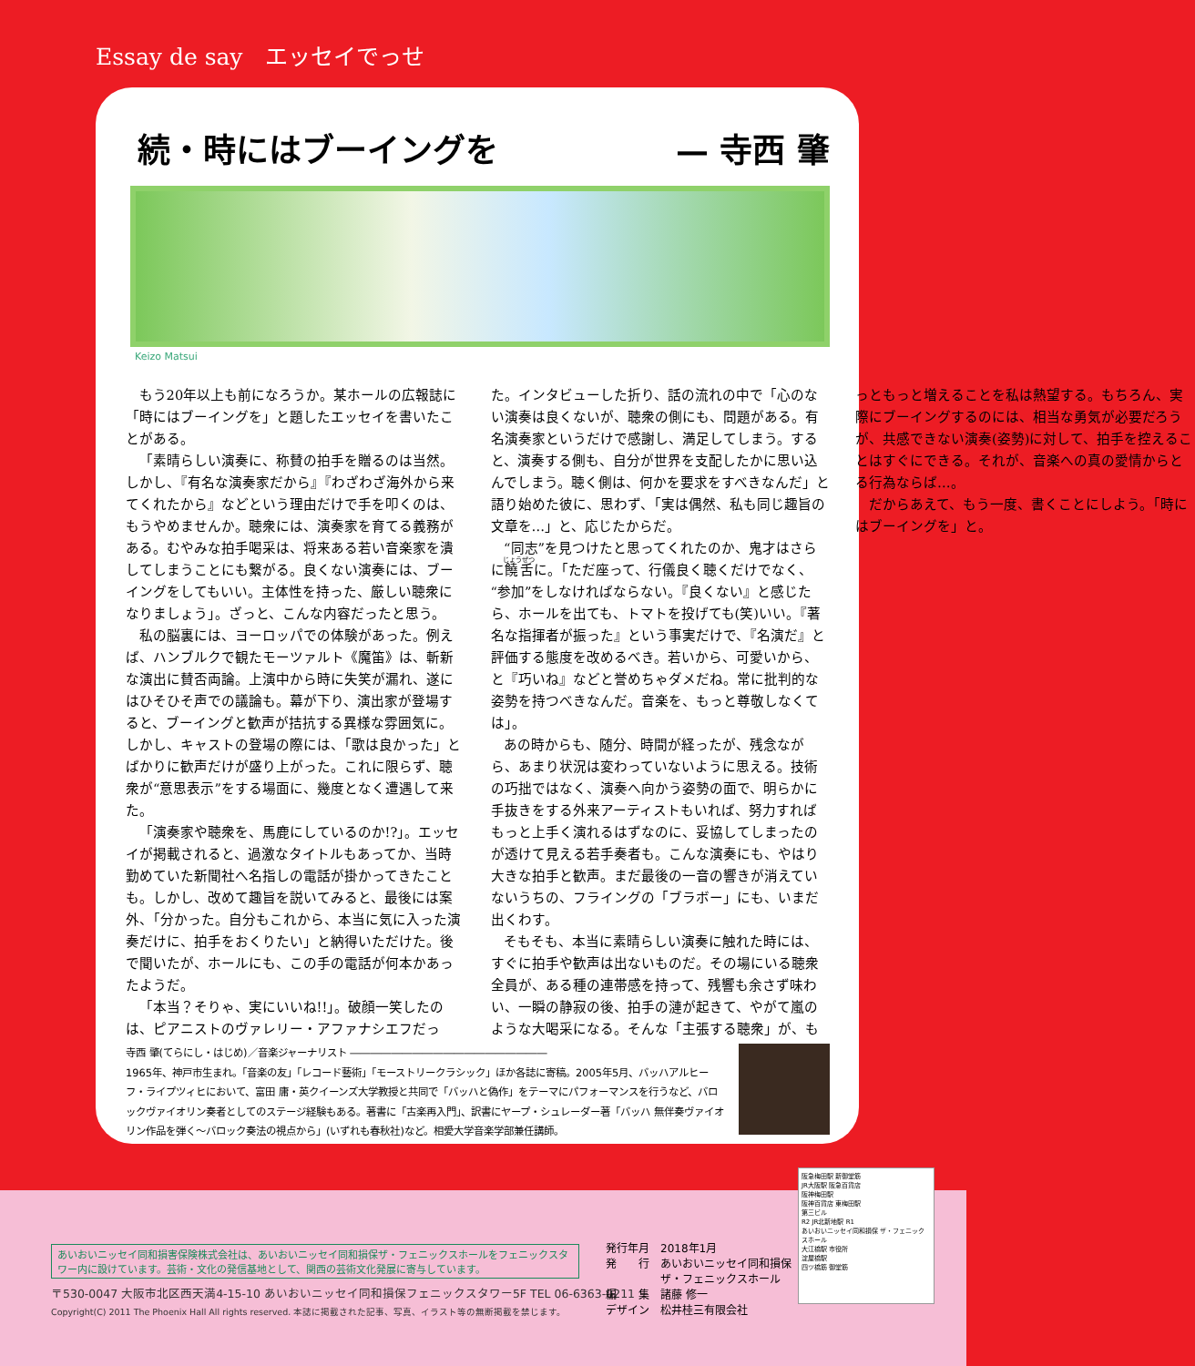Essay de say　エッセイでっせ
続・時にはブーイングを — 寺西 肇
Keizo Matsui
もう20年以上も前になろうか。某ホールの広報誌に「時にはブーイングを」と題したエッセイを書いたことがある。
「素晴らしい演奏に、称賛の拍手を贈るのは当然。しかし、『有名な演奏家だから』『わざわざ海外から来てくれたから』などという理由だけで手を叩くのは、もうやめませんか。聴衆には、演奏家を育てる義務がある。むやみな拍手喝采は、将来ある若い音楽家を潰してしまうことにも繋がる。良くない演奏には、ブーイングをしてもいい。主体性を持った、厳しい聴衆になりましょう」。ざっと、こんな内容だったと思う。
私の脳裏には、ヨーロッパでの体験があった。例えば、ハンブルクで観たモーツァルト《魔笛》は、斬新な演出に賛否両論。上演中から時に失笑が漏れ、遂にはひそひそ声での議論も。幕が下り、演出家が登場すると、ブーイングと歓声が拮抗する異様な雰囲気に。しかし、キャストの登場の際には、「歌は良かった」とばかりに歓声だけが盛り上がった。これに限らず、聴衆が“意思表示”をする場面に、幾度となく遭遇して来た。
「演奏家や聴衆を、馬鹿にしているのか!?」。エッセイが掲載されると、過激なタイトルもあってか、当時勤めていた新聞社へ名指しの電話が掛かってきたことも。しかし、改めて趣旨を説いてみると、最後には案外、「分かった。自分もこれから、本当に気に入った演奏だけに、拍手をおくりたい」と納得いただけた。後で聞いたが、ホールにも、この手の電話が何本かあったようだ。
「本当？そりゃ、実にいいね!!」。破顔一笑したのは、ピアニストのヴァレリー・アファナシエフだった。インタビューした折り、話の流れの中で「心のない演奏は良くないが、聴衆の側にも、問題がある。有名演奏家というだけで感謝し、満足してしまう。すると、演奏する側も、自分が世界を支配したかに思い込んでしまう。聴く側は、何かを要求をすべきなんだ」と語り始めた彼に、思わず、「実は偶然、私も同じ趣旨の文章を…」と、応じたからだ。
“同志”を見つけたと思ってくれたのか、鬼才はさらに饒舌に。「ただ座って、行儀良く聴くだけでなく、“参加”をしなければならない。『良くない』と感じたら、ホールを出ても、トマトを投げても(笑)いい。『著名な指揮者が振った』という事実だけで、『名演だ』と評価する態度を改めるべき。若いから、可愛いから、と『巧いね』などと誉めちゃダメだね。常に批判的な姿勢を持つべきなんだ。音楽を、もっと尊敬しなくては」。
あの時からも、随分、時間が経ったが、残念ながら、あまり状況は変わっていないように思える。技術の巧拙ではなく、演奏へ向かう姿勢の面で、明らかに手抜きをする外来アーティストもいれば、努力すればもっと上手く演れるはずなのに、妥協してしまったのが透けて見える若手奏者も。こんな演奏にも、やはり大きな拍手と歓声。まだ最後の一音の響きが消えていないうちの、フライングの「ブラボー」にも、いまだ出くわす。
そもそも、本当に素晴らしい演奏に触れた時には、すぐに拍手や歓声は出ないものだ。その場にいる聴衆全員が、ある種の連帯感を持って、残響も余さず味わい、一瞬の静寂の後、拍手の漣が起きて、やがて嵐のような大喝采になる。そんな「主張する聴衆」が、もっともっと増えることを私は熱望する。もちろん、実際にブーイングするのには、相当な勇気が必要だろうが、共感できない演奏(姿勢)に対して、拍手を控えることはすぐにできる。それが、音楽への真の愛情からとる行為ならば…。
だからあえて、もう一度、書くことにしよう。「時にはブーイングを」と。
寺西 肇(てらにし・はじめ)／音楽ジャーナリスト ―――――――――――――――――――
1965年、神戸市生まれ。「音楽の友」「レコード藝術」「モーストリークラシック」ほか各誌に寄稿。2005年5月、バッハアルヒーフ・ライプツィヒにおいて、富田 庸・英クイーンズ大学教授と共同で「バッハと偽作」をテーマにパフォーマンスを行うなど、バロックヴァイオリン奏者としてのステージ経験もある。著書に「古楽再入門」、訳書にヤープ・シュレーダー著「バッハ 無伴奏ヴァイオリン作品を弾く〜バロック奏法の視点から」(いずれも春秋社)など。相愛大学音楽学部兼任講師。
あいおいニッセイ同和損害保険株式会社は、あいおいニッセイ同和損保ザ・フェニックスホールをフェニックスタワー内に設けています。芸術・文化の発信基地として、関西の芸術文化発展に寄与しています。
〒530-0047 大阪市北区西天満4-15-10 あいおいニッセイ同和損保フェニックスタワー5F TEL 06-6363-0211
Copyright(C) 2011 The Phoenix Hall All rights reserved. 本誌に掲載された記事、写真、イラスト等の無断掲載を禁じます。
発行年月　2018年1月
発　　行　あいおいニッセイ同和損保
　　　　　ザ・フェニックスホール
編　　集　諸藤 修一
デザイン　松井桂三有限会社
阪急梅田駅 新御堂筋
JR大阪駅 阪急百貨店
阪神梅田駅
阪神百貨店 東梅田駅
第三ビル
R2 JR北新地駅 R1
あいおいニッセイ同和損保 ザ・フェニックスホール
大江橋駅 市役所
淀屋橋駅
四ツ橋筋 御堂筋